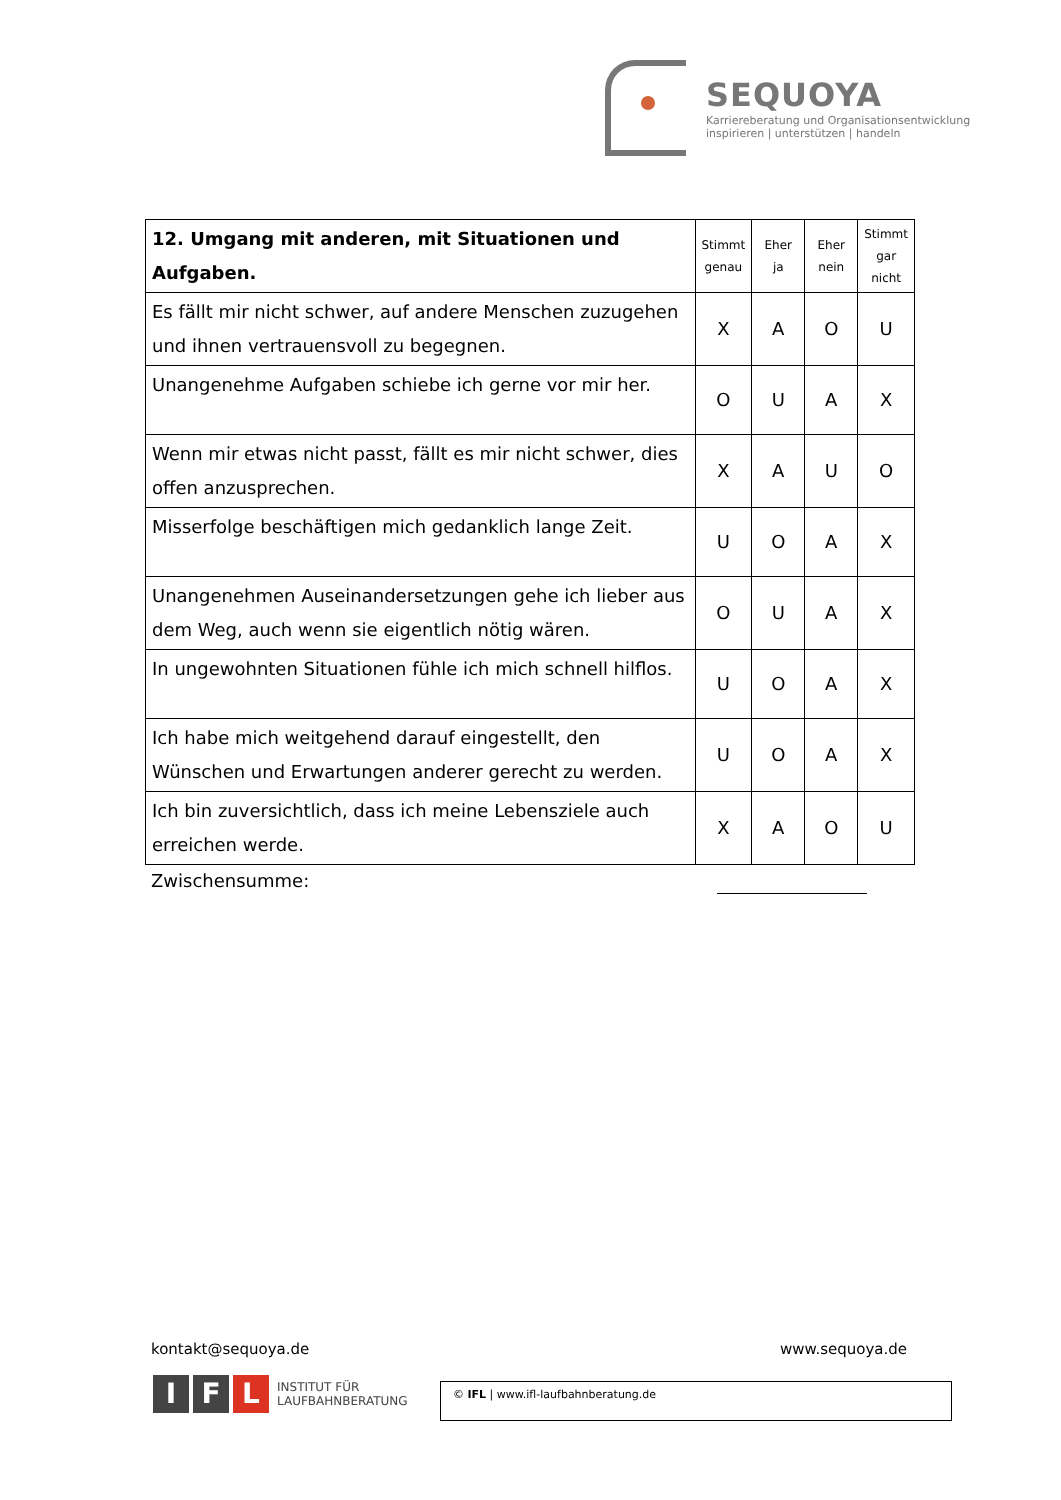SEQUOYA
Karriereberatung und Organisationsentwicklung
inspirieren | unterstützen | handeln
| 12. Umgang mit anderen, mit Situationen und Aufgaben. | Stimmt genau | Eher ja | Eher nein | Stimmt gar nicht |
| --- | --- | --- | --- | --- |
| Es fällt mir nicht schwer, auf andere Menschen zuzugehen und ihnen vertrauensvoll zu begegnen. | X | A | O | U |
| Unangenehme Aufgaben schiebe ich gerne vor mir her. | O | U | A | X |
| Wenn mir etwas nicht passt, fällt es mir nicht schwer, dies offen anzusprechen. | X | A | U | O |
| Misserfolge beschäftigen mich gedanklich lange Zeit. | U | O | A | X |
| Unangenehmen Auseinandersetzungen gehe ich lieber aus dem Weg, auch wenn sie eigentlich nötig wären. | O | U | A | X |
| In ungewohnten Situationen fühle ich mich schnell hilflos. | U | O | A | X |
| Ich habe mich weitgehend darauf eingestellt, den Wünschen und Erwartungen anderer gerecht zu werden. | U | O | A | X |
| Ich bin zuversichtlich, dass ich meine Lebensziele auch erreichen werde. | X | A | O | U |
Zwischensumme:
kontakt@sequoya.de www.sequoya.de
I F L INSTITUT FÜR
LAUFBAHNBERATUNG
© IFL | www.ifl-laufbahnberatung.de